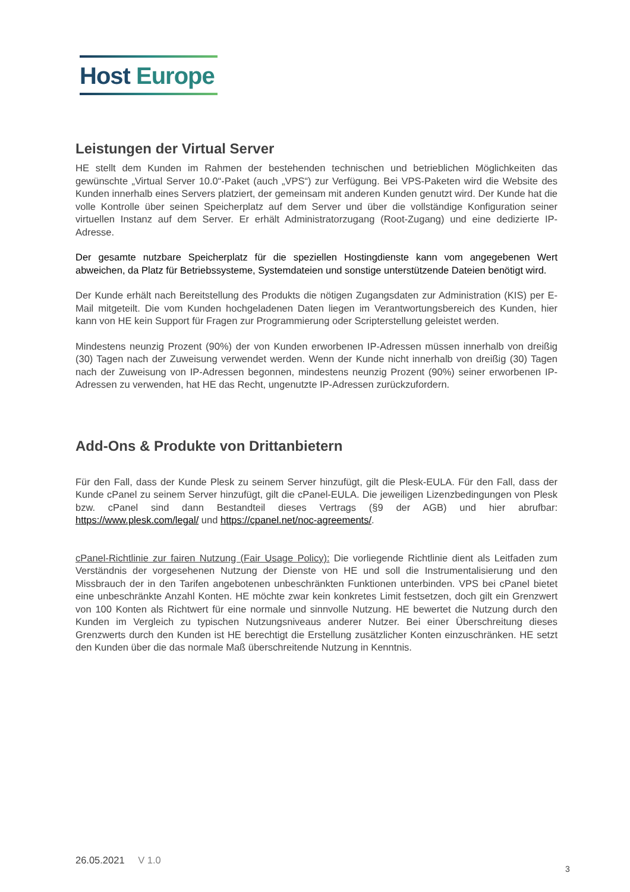Host Europe
Leistungen der Virtual Server
HE stellt dem Kunden im Rahmen der bestehenden technischen und betrieblichen Möglichkeiten das gewünschte „Virtual Server 10.0“-Paket (auch „VPS“) zur Verfügung. Bei VPS-Paketen wird die Website des Kunden innerhalb eines Servers platziert, der gemeinsam mit anderen Kunden genutzt wird. Der Kunde hat die volle Kontrolle über seinen Speicherplatz auf dem Server und über die vollständige Konfiguration seiner virtuellen Instanz auf dem Server. Er erhält Administratorzugang (Root-Zugang) und eine dedizierte IP-Adresse.
Der gesamte nutzbare Speicherplatz für die speziellen Hostingdienste kann vom angegebenen Wert abweichen, da Platz für Betriebssysteme, Systemdateien und sonstige unterstützende Dateien benötigt wird.
Der Kunde erhält nach Bereitstellung des Produkts die nötigen Zugangsdaten zur Administration (KIS) per E-Mail mitgeteilt. Die vom Kunden hochgeladenen Daten liegen im Verantwortungsbereich des Kunden, hier kann von HE kein Support für Fragen zur Programmierung oder Scripterstellung geleistet werden.
Mindestens neunzig Prozent (90%) der von Kunden erworbenen IP-Adressen müssen innerhalb von dreißig (30) Tagen nach der Zuweisung verwendet werden. Wenn der Kunde nicht innerhalb von dreißig (30) Tagen nach der Zuweisung von IP-Adressen begonnen, mindestens neunzig Prozent (90%) seiner erworbenen IP-Adressen zu verwenden, hat HE das Recht, ungenutzte IP-Adressen zurückzufordern.
Add-Ons & Produkte von Drittanbietern
Für den Fall, dass der Kunde Plesk zu seinem Server hinzufügt, gilt die Plesk-EULA. Für den Fall, dass der Kunde cPanel zu seinem Server hinzufügt, gilt die cPanel-EULA. Die jeweiligen Lizenzbedingungen von Plesk bzw. cPanel sind dann Bestandteil dieses Vertrags (§9 der AGB) und hier abrufbar: https://www.plesk.com/legal/ und https://cpanel.net/noc-agreements/.
cPanel-Richtlinie zur fairen Nutzung (Fair Usage Policy): Die vorliegende Richtlinie dient als Leitfaden zum Verständnis der vorgesehenen Nutzung der Dienste von HE und soll die Instrumentalisierung und den Missbrauch der in den Tarifen angebotenen unbeschränkten Funktionen unterbinden. VPS bei cPanel bietet eine unbeschränkte Anzahl Konten. HE möchte zwar kein konkretes Limit festsetzen, doch gilt ein Grenzwert von 100 Konten als Richtwert für eine normale und sinnvolle Nutzung. HE bewertet die Nutzung durch den Kunden im Vergleich zu typischen Nutzungsniveaus anderer Nutzer. Bei einer Überschreitung dieses Grenzwerts durch den Kunden ist HE berechtigt die Erstellung zusätzlicher Konten einzuschränken. HE setzt den Kunden über die das normale Maß überschreitende Nutzung in Kenntnis.
26.05.2021 V 1.0
3